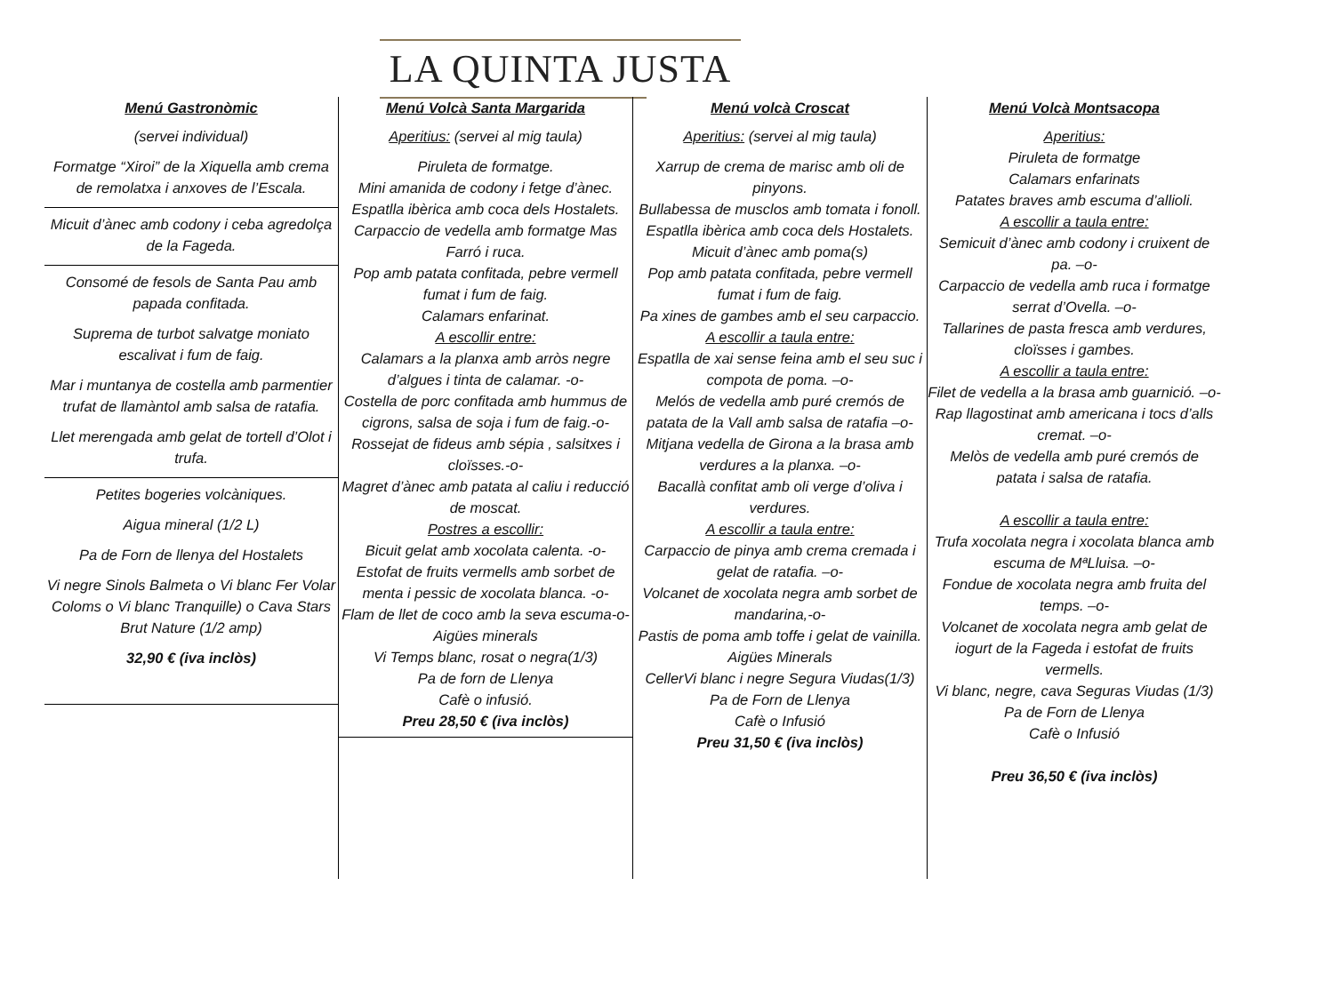LA QUINTA JUSTA
Menú Gastronòmic
(servei individual)
Formatge “Xiroi” de la Xiquella amb crema de remolatxa i anxoves de l’Escala.
Micuit d’ànec amb codony i ceba agredolça de la Fageda.
Consomé de fesols de Santa Pau amb papada confitada.
Suprema de turbot salvatge moniato escalivat i fum de faig.
Mar i muntanya de costella amb parmentier trufat de llamàntol amb salsa de ratafia.
Llet merengada amb gelat de tortell d’Olot i trufa.
Petites bogeries volcàniques.
Aigua mineral (1/2 L)
Pa de Forn de llenya del Hostalets
Vi negre Sinols Balmeta o Vi blanc Fer Volar Coloms o Vi blanc Tranquille) o Cava Stars Brut Nature (1/2 amp)
32,90 € (iva inclòs)
Menú Volcà Santa Margarida
Aperitius: (servei al mig taula)
Piruleta de formatge.
Mini amanida de codony i fetge d’ànec.
Espatlla ibèrica amb coca dels Hostalets.
Carpaccio de vedella amb formatge Mas Farró i ruca.
Pop amb patata confitada, pebre vermell fumat i fum de faig.
Calamars enfarinat.
A escollir entre:
Calamars a la planxa amb arròs negre d’algues i tinta de calamar. -o-
Costella de porc confitada amb hummus de cigrons, salsa de soja i fum de faig.-o-
Rossejat de fideus amb sépia , salsitxes i cloïsses.-o-
Magret d’ànec amb patata al caliu i reducció de moscat.
Postres a escollir:
Bicuit gelat amb xocolata calenta. -o-
Estofat de fruits vermells amb sorbet de menta i pessic de xocolata blanca. -o-
Flam de llet de coco amb la seva escuma-o-
Aigües minerals
Vi Temps blanc, rosat o negra(1/3)
Pa de forn de Llenya
Cafè o infusió.
Preu 28,50 € (iva inclòs)
Menú volcà Croscat
Aperitius: (servei al mig taula)
Xarrup de crema de marisc amb oli de pinyons.
Bullabessa de musclos amb tomata i fonoll.
Espatlla ibèrica amb coca dels Hostalets.
Micuit d’ànec amb poma(s)
Pop amb patata confitada, pebre vermell fumat i fum de faig.
Pa xines de gambes amb el seu carpaccio.
A escollir a taula entre:
Espatlla de xai sense feina amb el seu suc i compota de poma. –o-
Melós de vedella amb puré cremós de patata de la Vall amb salsa de ratafia –o-
Mitjana vedella de Girona a la brasa amb verdures a la planxa. –o-
Bacallà confitat amb oli verge d’oliva i verdures.
A escollir a taula entre:
Carpaccio de pinya amb crema cremada i gelat de ratafia. –o-
Volcanet de xocolata negra amb sorbet de mandarina,-o-
Pastis de poma amb toffe i gelat de vainilla.
Aigües Minerals
CellerVi blanc i negre Segura Viudas(1/3)
Pa de Forn de Llenya
Cafè o Infusió
Preu 31,50 € (iva inclòs)
Menú Volcà Montsacopa
Aperitius:
Piruleta de formatge
Calamars enfarinats
Patates braves amb escuma d’allioli.
A escollir a taula entre:
Semicuit d’ànec amb codony i cruixent de pa. –o-
Carpaccio de vedella amb ruca i formatge serrat d’Ovella. –o-
Tallarines de pasta fresca amb verdures, cloïsses i gambes.
A escollir a taula entre:
Filet de vedella a la brasa amb guarnició. –o-
Rap llagostinat amb americana i tocs d’alls cremat. –o-
Melòs de vedella amb puré cremós de patata i salsa de ratafia.
A escollir a taula entre:
Trufa xocolata negra i xocolata blanca amb escuma de MªLluisa. –o-
Fondue de xocolata negra amb fruita del temps. –o-
Volcanet de xocolata negra amb gelat de iogurt de la Fageda i estofat de fruits vermells.
Vi blanc, negre, cava Seguras Viudas (1/3)
Pa de Forn de Llenya
Cafè o Infusió
Preu 36,50 € (iva inclòs)